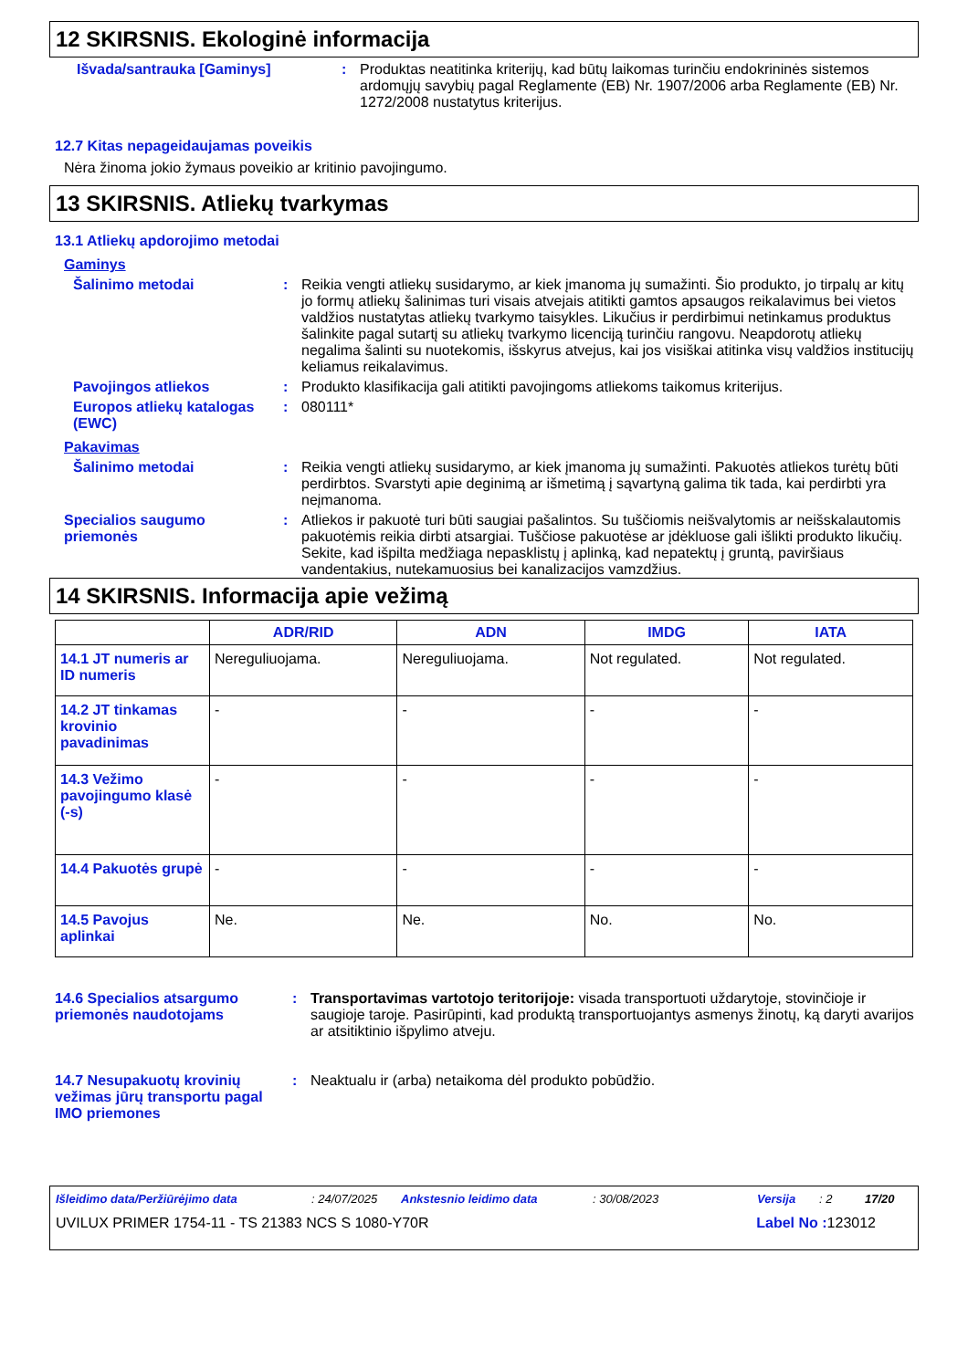12 SKIRSNIS. Ekologinė informacija
Išvada/santrauka [Gaminys] : Produktas neatitinka kriterijų, kad būtų laikomas turinčiu endokrininės sistemos ardomųjų savybių pagal Reglamente (EB) Nr. 1907/2006 arba Reglamente (EB) Nr. 1272/2008 nustatytus kriterijus.
12.7 Kitas nepageidaujamas poveikis
Nėra žinoma jokio žymaus poveikio ar kritinio pavojingumo.
13 SKIRSNIS. Atliekų tvarkymas
13.1 Atliekų apdorojimo metodai
Gaminys
Šalinimo metodai : Reikia vengti atliekų susidarymo, ar kiek įmanoma jų sumažinti. Šio produkto, jo tirpalų ar kitų jo formų atliekų šalinimas turi visais atvejais atitikti gamtos apsaugos reikalavimus bei vietos valdžios nustatytas atliekų tvarkymo taisykles. Likučius ir perdirbimui netinkamus produktus šalinkite pagal sutartį su atliekų tvarkymo licenciją turinčiu rangovu. Neapdorotų atliekų negalima šalinti su nuotekomis, išskyrus atvejus, kai jos visiškai atitinka visų valdžios institucijų keliamus reikalavimus.
Pavojingos atliekos : Produkto klasifikacija gali atitikti pavojingoms atliekoms taikomus kriterijus.
Europos atliekų katalogas (EWC)
: 080111*
Pakavimas
Šalinimo metodai : Reikia vengti atliekų susidarymo, ar kiek įmanoma jų sumažinti. Pakuotės atliekos turėtų būti perdirbtos. Svarstyti apie deginimą ar išmetimą į sąvartyną galima tik tada, kai perdirbti yra neįmanoma.
Specialios saugumo priemonės
: Atliekos ir pakuotė turi būti saugiai pašalintos. Su tuščiomis neišvalytomis ar neišskalautomis pakuotėmis reikia dirbti atsargiai. Tuščiose pakuotėse ar įdėkluose gali išlikti produkto likučių. Sekite, kad išpilta medžiaga nepasklistų į aplinką, kad nepatektų į gruntą, paviršiaus vandentakius, nutekamuosius bei kanalizacijos vamzdžius.
14 SKIRSNIS. Informacija apie vežimą
| | ADR/RID | ADN | IMDG | IATA |
| --- | --- | --- | --- | --- |
| 14.1 JT numeris ar ID numeris | Nereguliuojama. | Nereguliuojama. | Not regulated. | Not regulated. |
| 14.2 JT tinkamas krovinio pavadinimas | - | - | - | - |
| 14.3 Vežimo pavojingumo klasė (-s) | - | - | - | - |
| 14.4 Pakuotės grupė | - | - | - | - |
| 14.5 Pavojus aplinkai | Ne. | Ne. | No. | No. |
14.6 Specialios atsargumo priemonės naudotojams
: Transportavimas vartotojo teritorijoje: visada transportuoti uždarytoje, stovinčioje ir saugioje taroje. Pasirūpinti, kad produktą transportuojantys asmenys žinotų, ką daryti avarijos ar atsitiktinio išpylimo atveju.
14.7 Nesupakuotų krovinių vežimas jūrų transportu pagal IMO priemones
: Neaktualu ir (arba) netaikoma dėl produkto pobūdžio.
Išleidimo data/Peržiūrėjimo data: 24/07/2025 Ankstesnio leidimo data: 30/08/2023 Versija: 2 17/20
UVILUX PRIMER 1754-11 - TS 21383 NCS S 1080-Y70R Label No : 123012